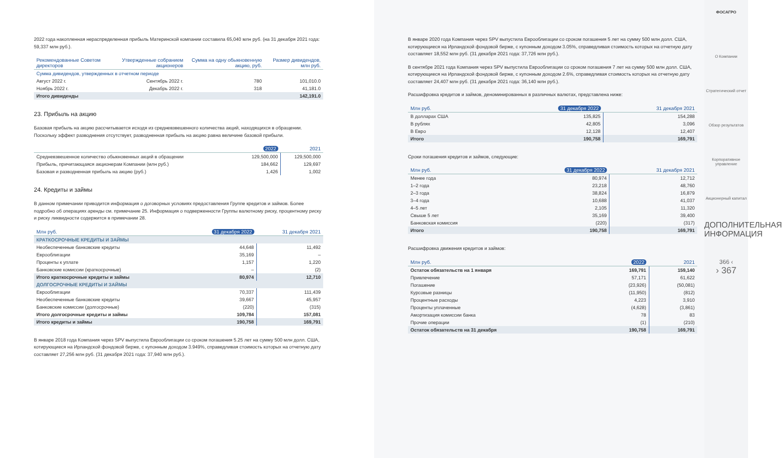2022 года накопленная нераспределенная прибыль Материнской компании составила 65,040 млн руб. (на 31 декабря 2021 года: 59,337 млн руб.).
| Рекомендованные Советом директоров | Утвержденные собранием акционеров | Сумма на одну обыкновенную акцию, руб. | Размер дивидендов, млн руб. |
| --- | --- | --- | --- |
| Сумма дивидендов, утвержденных в отчетном периоде | | | |
| Август 2022 г. | Сентябрь 2022 г. | 780 | 101,010.0 |
| Ноябрь 2022 г. | Декабрь 2022 г. | 318 | 41,181.0 |
| Итого дивиденды | | | 142,191.0 |
23. Прибыль на акцию
Базовая прибыль на акцию рассчитывается исходя из средневзвешенного количества акций, находящихся в обращении. Поскольку эффект разводнения отсутствует, разводненная прибыль на акцию равна величине базовой прибыли.
| | 2022 | 2021 |
| --- | --- | --- |
| Средневзвешенное количество обыкновенных акций в обращении | 129,500,000 | 129,500,000 |
| Прибыль, причитающаяся акционерам Компании (млн руб.) | 184,662 | 129,697 |
| Базовая и разводненная прибыль на акцию (руб.) | 1,426 | 1,002 |
24. Кредиты и займы
В данном примечании приводится информация о договорных условиях предоставления Группе кредитов и займов. Более подробно об операциях аренды см. примечание 25. Информация о подверженности Группы валютному риску, процентному риску и риску ликвидности содержится в примечании 28.
| Млн руб. | 31 декабря 2022 | 31 декабря 2021 |
| --- | --- | --- |
| КРАТКОСРОЧНЫЕ КРЕДИТЫ И ЗАЙМЫ | | |
| Необеспеченные банковские кредиты | 44,648 | 11,492 |
| Еврооблигации | 35,169 | – |
| Проценты к уплате | 1,157 | 1,220 |
| Банковские комиссии (краткосрочные) | – | (2) |
| Итого краткосрочные кредиты и займы | 80,974 | 12,710 |
| ДОЛГОСРОЧНЫЕ КРЕДИТЫ И ЗАЙМЫ | | |
| Еврооблигации | 70,337 | 111,439 |
| Необеспеченные банковские кредиты | 39,667 | 45,957 |
| Банковские комиссии (долгосрочные) | (220) | (315) |
| Итого долгосрочные кредиты и займы | 109,784 | 157,081 |
| Итого кредиты и займы | 190,758 | 169,791 |
В январе 2018 года Компания через SPV выпустила Еврооблигации со сроком погашения 5.25 лет на сумму 500 млн долл. США, котирующиеся на Ирландской фондовой бирже, с купонным доходом 3.949%, справедливая стоимость которых на отчетную дату составляет 27,256 млн руб. (31 декабря 2021 года: 37,940 млн руб.).
В январе 2020 года Компания через SPV выпустила Еврооблигации со сроком погашения 5 лет на сумму 500 млн долл. США, котирующиеся на Ирландской фондовой бирже, с купонным доходом 3.05%, справедливая стоимость которых на отчетную дату составляет 18,552 млн руб. (31 декабря 2021 года: 37,726 млн руб.).
В сентябре 2021 года Компания через SPV выпустила Еврооблигации со сроком погашения 7 лет на сумму 500 млн долл. США, котирующиеся на Ирландской фондовой бирже, с купонным доходом 2.6%, справедливая стоимость которых на отчетную дату составляет 24,407 млн руб. (31 декабря 2021 года: 36,140 млн руб.).
Расшифровка кредитов и займов, деноминированных в различных валютах, представлена ниже:
| Млн руб. | 31 декабря 2022 | 31 декабря 2021 |
| --- | --- | --- |
| В долларах США | 135,825 | 154,288 |
| В рублях | 42,805 | 3,096 |
| В Евро | 12,128 | 12,407 |
| Итого | 190,758 | 169,791 |
Сроки погашения кредитов и займов, следующие:
| Млн руб. | 31 декабря 2022 | 31 декабря 2021 |
| --- | --- | --- |
| Менее года | 80,974 | 12,712 |
| 1–2 года | 23,218 | 48,760 |
| 2–3 года | 38,824 | 16,879 |
| 3–4 года | 10,688 | 41,037 |
| 4–5 лет | 2,105 | 11,320 |
| Свыше 5 лет | 35,169 | 39,400 |
| Банковская комиссия | (220) | (317) |
| Итого | 190,758 | 169,791 |
Расшифровка движения кредитов и займов:
| Млн руб. | 2022 | 2021 |
| --- | --- | --- |
| Остаток обязательств на 1 января | 169,791 | 159,140 |
| Привлечение | 57,171 | 61,622 |
| Погашение | (23,926) | (50,081) |
| Курсовые разницы | (11,950) | (812) |
| Процентные расходы | 4,223 | 3,910 |
| Проценты уплаченные | (4,628) | (3,861) |
| Амортизация комиссии банка | 78 | 83 |
| Прочие операции | (1) | (210) |
| Остаток обязательств на 31 декабря | 190,758 | 169,791 |
ФОСАГРО
О Компании
Стратегический отчет
Обзор результатов
Корпоративное управление
Акционерный капитал
ДОПОЛНИТЕЛЬНАЯ ИНФОРМАЦИЯ
366 ‹
› 367